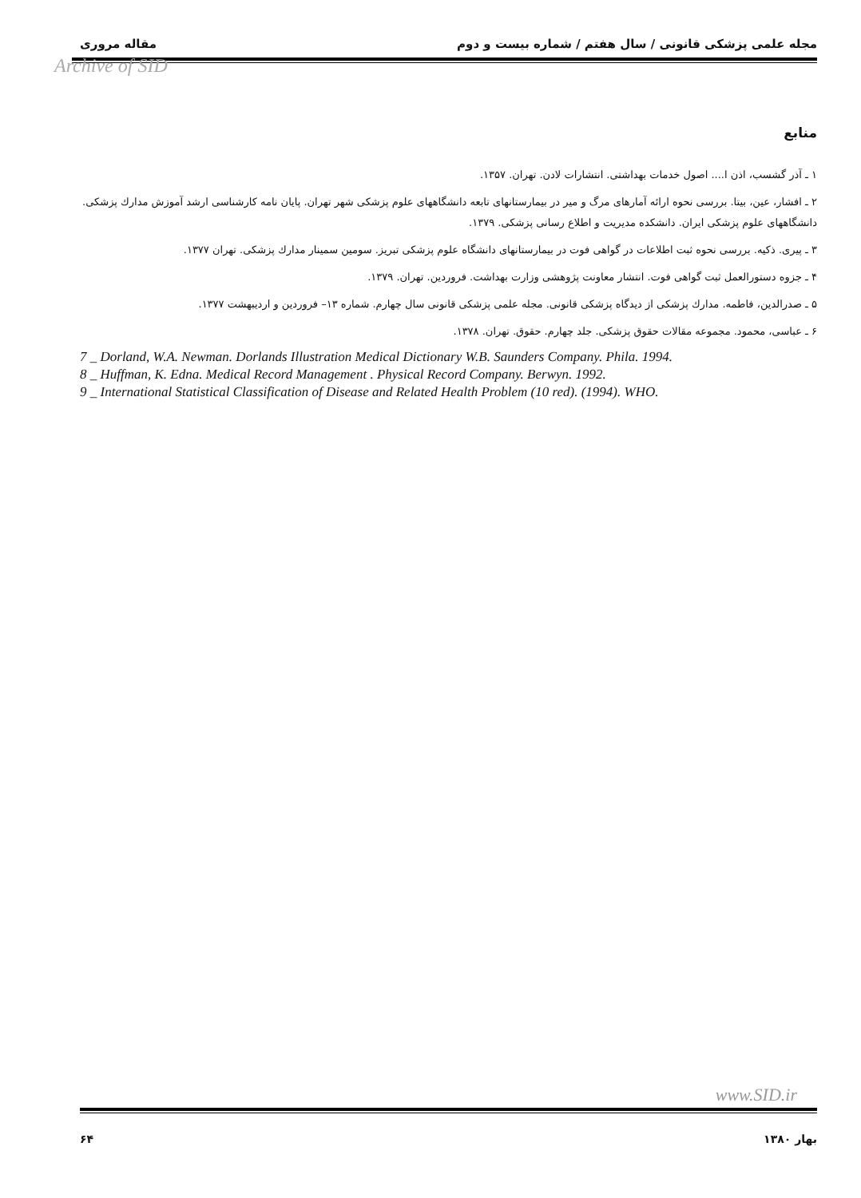مجله علمی پزشکی قانونی / سال هفتم / شماره بیست و دوم مقاله مروری
Archive of SID
منابع
۱ ـ آذر گشسب، اذن ا.... اصول خدمات بهداشتی. انتشارات لادن. تهران. ۱۳۵۷.
۲ ـ افشار، عین، بیتا. بررسی نحوه ارائه آمارهای مرگ و میر در بیمارستانهای تابعه دانشگاههای علوم پزشکی شهر تهران. پایان نامه کارشناسی ارشد آموزش مدارك پزشکی. دانشگاههای علوم پزشکی ایران. دانشکده مدیریت و اطلاع رسانی پزشکی. ۱۳۷۹.
۳ ـ پیری. ذکیه. بررسی نحوه ثبت اطلاعات در گواهی فوت در بیمارستانهای دانشگاه علوم پزشکی تبریز. سومین سمینار مدارك پزشکی. تهران ۱۳۷۷.
۴ ـ جزوه دستورالعمل ثبت گواهی فوت. انتشار معاونت پژوهشی وزارت بهداشت. فروردین. تهران. ۱۳۷۹.
۵ ـ صدرالدین، فاطمه. مدارك پزشکی از دیدگاه پزشکی قانونی. مجله علمی پزشکی قانونی سال چهارم. شماره ۱۳– فروردین و اردیبهشت ۱۳۷۷.
۶ ـ عباسی، محمود. مجموعه مقالات حقوق پزشکی. جلد چهارم. حقوق. تهران. ۱۳۷۸.
7 _ Dorland, W.A. Newman. Dorlands Illustration Medical Dictionary W.B. Saunders Company. Phila. 1994.
8 _ Huffman, K. Edna. Medical Record Management . Physical Record Company. Berwyn. 1992.
9 _ International Statistical Classification of Disease and Related Health Problem (10 red). (1994). WHO.
www.SID.ir
بهار ۱۳۸۰ ۶۴